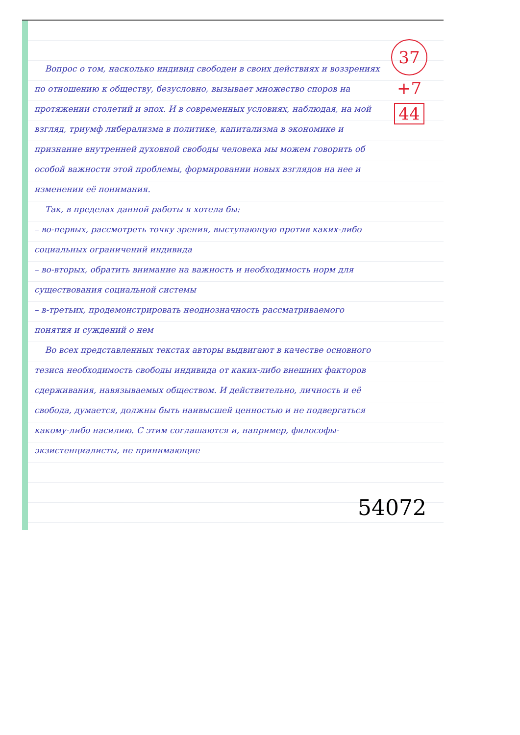Вопрос о том, насколько индивид свободен в своих действиях и воззрениях по отношению к обществу, безусловно, вызывает множество споров на протяжении столетий и эпох. И в современных условиях, наблюдая, на мой взгляд, триумф либерализма в политике, капитализма в экономике и признание внутренней духовной свободы человека мы можем говорить об особой важности этой проблемы, формировании новых взглядов на нее и изменении её понимания.
Так, в пределах данной работы я хотела бы:
– во-первых, рассмотреть точку зрения, выступающую против каких-либо социальных ограничений индивида
– во-вторых, обратить внимание на важность и необходимость норм для существования социальной системы
– в-третьих, продемонстрировать неоднозначность рассматриваемого понятия и суждений о нем
Во всех представленных текстах авторы выдвигают в качестве основного тезиса необходимость свободы индивида от каких-либо внешних факторов сдерживания, навязываемых обществом. И действительно, личность и её свобода, думается, должны быть наивысшей ценностью и не подвергаться какому-либо насилию. С этим соглашаются и, например, философы-экзистенциалисты, не принимающие
37
+7
44
54072